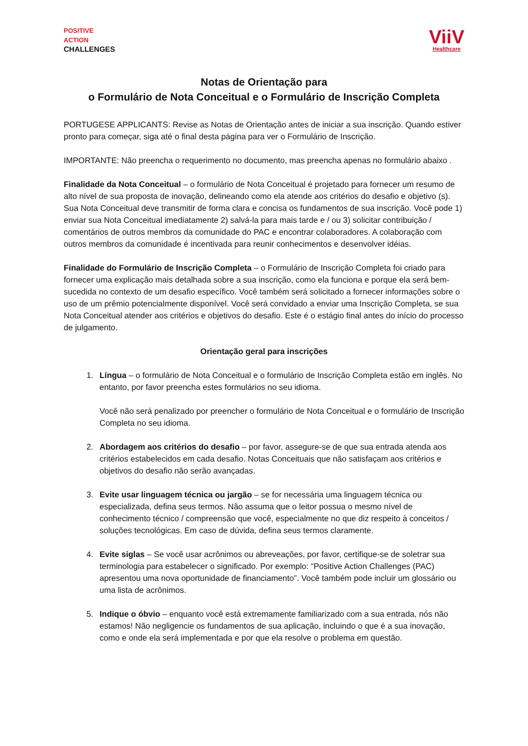POSITIVE
ACTION
CHALLENGES
ViiV
Healthcare
Notas de Orientação para
o Formulário de Nota Conceitual e o Formulário de Inscrição Completa
PORTUGESE APPLICANTS: Revise as Notas de Orientação antes de iniciar a sua inscrição. Quando estiver pronto para começar, siga até o final desta página para ver o Formulário de Inscrição.
IMPORTANTE: Não preencha o requerimento no documento, mas preencha apenas no formulário abaixo .
Finalidade da Nota Conceitual – o formulário de Nota Conceitual é projetado para fornecer um resumo de alto nível de sua proposta de inovação, delineando como ela atende aos critérios do desafio e objetivo (s). Sua Nota Conceitual deve transmitir de forma clara e concisa os fundamentos de sua inscrição. Você pode 1) enviar sua Nota Conceitual imediatamente 2) salvá-la para mais tarde e / ou 3) solicitar contribuição / comentários de outros membros da comunidade do PAC e encontrar colaboradores. A colaboração com outros membros da comunidade é incentivada para reunir conhecimentos e desenvolver idéias.
Finalidade do Formulário de Inscrição Completa – o Formulário de Inscrição Completa foi criado para fornecer uma explicação mais detalhada sobre a sua inscrição, como ela funciona e porque ela será bem-sucedida no contexto de um desafio específico. Você também será solicitado a fornecer informações sobre o uso de um prêmio potencialmente disponível. Você será convidado a enviar uma Inscrição Completa, se sua Nota Conceitual atender aos critérios e objetivos do desafio. Este é o estágio final antes do início do processo de julgamento.
Orientação geral para inscrições
1. Língua – o formulário de Nota Conceitual e o formulário de Inscrição Completa estão em inglês. No entanto, por favor preencha estes formulários no seu idioma.
Você não será penalizado por preencher o formulário de Nota Conceitual e o formulário de Inscrição Completa no seu idioma.
2. Abordagem aos critérios do desafio – por favor, assegure-se de que sua entrada atenda aos critérios estabelecidos em cada desafio. Notas Conceituais que não satisfaçam aos critérios e objetivos do desafio não serão avançadas.
3. Evite usar linguagem técnica ou jargão – se for necessária uma linguagem técnica ou especializada, defina seus termos. Não assuma que o leitor possua o mesmo nível de conhecimento técnico / compreensão que você, especialmente no que diz respeito à conceitos / soluções tecnológicas. Em caso de dúvida, defina seus termos claramente.
4. Evite siglas – Se você usar acrônimos ou abreveações, por favor, certifique-se de soletrar sua terminologia para estabelecer o significado. Por exemplo: “Positive Action Challenges (PAC) apresentou uma nova oportunidade de financiamento”. Você também pode incluir um glossário ou uma lista de acrônimos.
5. Indique o óbvio – enquanto você está extremamente familiarizado com a sua entrada, nós não estamos! Não negligencie os fundamentos de sua aplicação, incluindo o que é a sua inovação, como e onde ela será implementada e por que ela resolve o problema em questão.